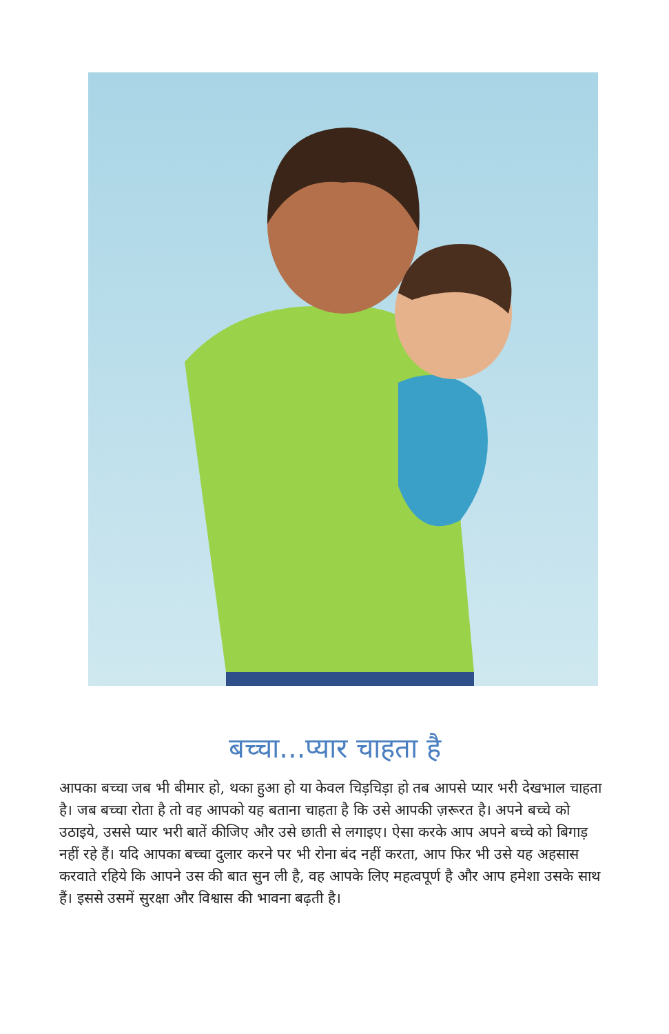बच्चा...प्यार चाहता है
आपका बच्चा जब भी बीमार हो, थका हुआ हो या केवल चिड़चिड़ा हो तब आपसे प्यार भरी देखभाल चाहता है। जब बच्चा रोता है तो वह आपको यह बताना चाहता है कि उसे आपकी ज़रूरत है। अपने बच्चे को उठाइये, उससे प्यार भरी बातें कीजिए और उसे छाती से लगाइए। ऐसा करके आप अपने बच्चे को बिगाड़ नहीं रहे हैं। यदि आपका बच्चा दुलार करने पर भी रोना बंद नहीं करता, आप फिर भी उसे यह अहसास करवाते रहिये कि आपने उस की बात सुन ली है, वह आपके लिए महत्वपूर्ण है और आप हमेशा उसके साथ हैं। इससे उसमें सुरक्षा और विश्वास की भावना बढ़ती है।